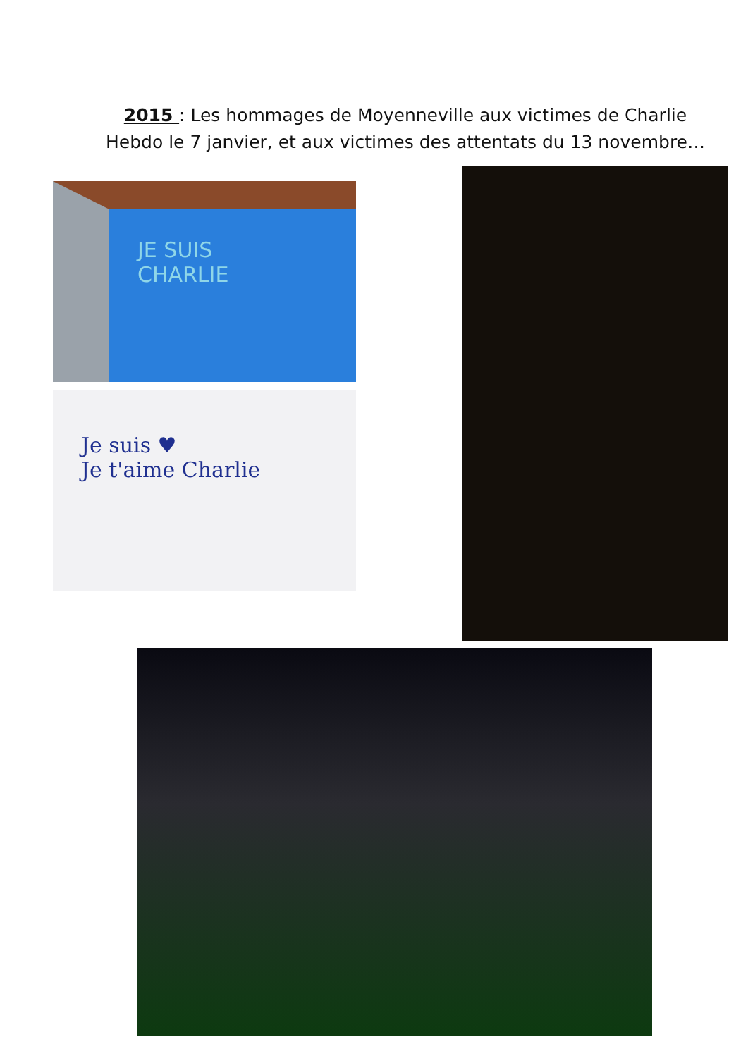2015 : Les hommages de Moyenneville aux victimes de Charlie Hebdo le 7 janvier, et aux victimes des attentats du 13 novembre…
JE SUIS
CHARLIE
Je suis ♥
Je t'aime Charlie